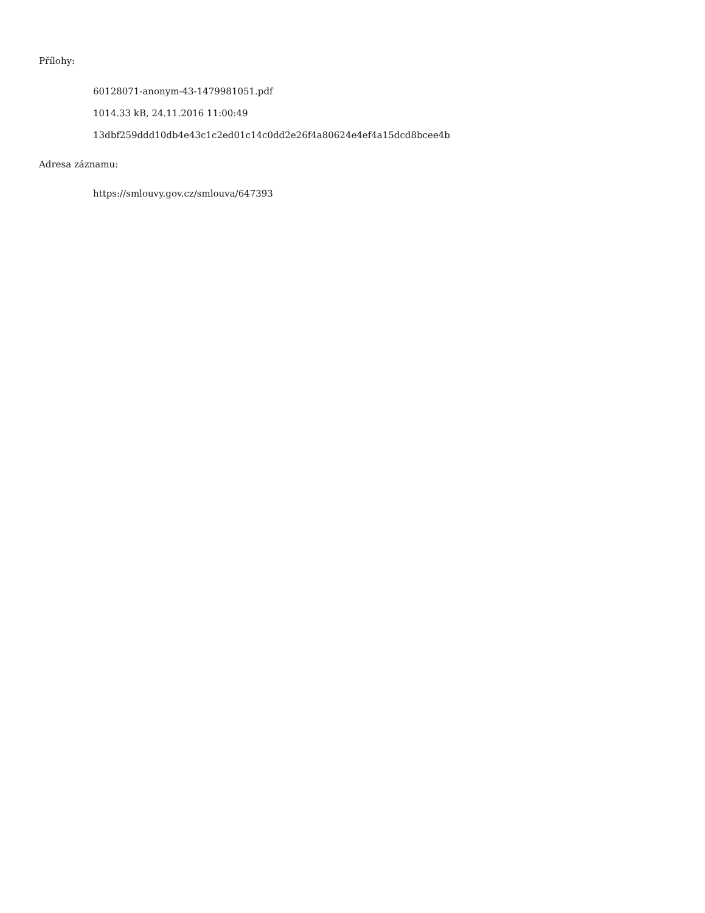Přílohy:
60128071-anonym-43-1479981051.pdf
1014.33 kB, 24.11.2016 11:00:49
13dbf259ddd10db4e43c1c2ed01c14c0dd2e26f4a80624e4ef4a15dcd8bcee4b
Adresa záznamu:
https://smlouvy.gov.cz/smlouva/647393